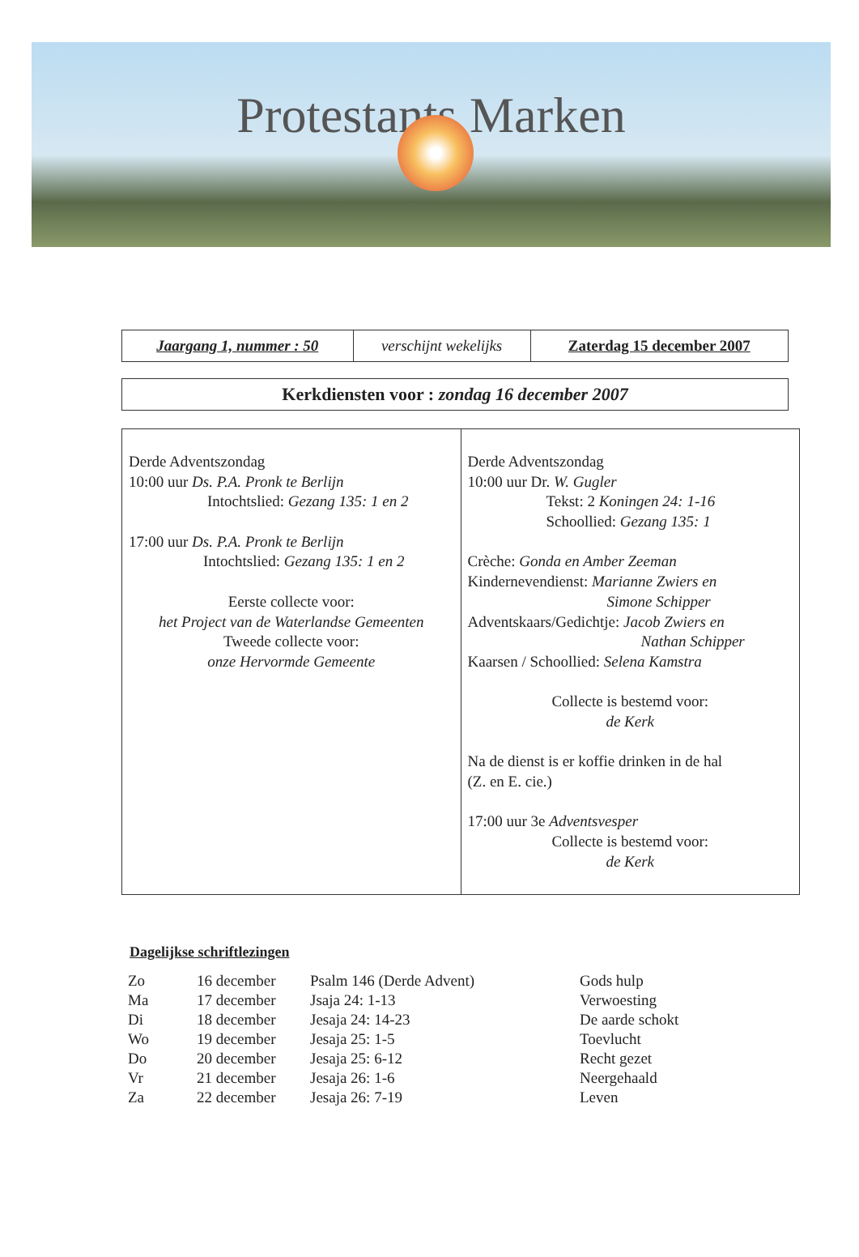Protestants Marken
| Jaargang 1, nummer : 50 | verschijnt wekelijks | Zaterdag 15 december 2007 |
Kerkdiensten voor : zondag 16 december 2007
| Derde Adventszondag 10:00 uur Ds. P.A. Pronk te Berlijn Intochtslied: Gezang 135: 1 en 2 17:00 uur Ds. P.A. Pronk te Berlijn Intochtslied: Gezang 135: 1 en 2 Eerste collecte voor: het Project van de Waterlandse Gemeenten Tweede collecte voor: onze Hervormde Gemeente | Derde Adventszondag 10:00 uur Dr. W. Gugler Tekst: 2 Koningen 24: 1-16 Schoollied: Gezang 135: 1 Crèche: Gonda en Amber Zeeman Kindernevendienst: Marianne Zwiers en Simone Schipper Adventskaars/Gedichtje: Jacob Zwiers en Nathan Schipper Kaarsen / Schoollied: Selena Kamstra Collecte is bestemd voor: de Kerk Na de dienst is er koffie drinken in de hal (Z. en E. cie.) 17:00 uur 3e Adventsvesper Collecte is bestemd voor: de Kerk |
Dagelijkse schriftlezingen
| Zo | 16 december | Psalm 146 (Derde Advent) | Gods hulp |
| Ma | 17 december | Jsaja 24: 1-13 | Verwoesting |
| Di | 18 december | Jesaja 24: 14-23 | De aarde schokt |
| Wo | 19 december | Jesaja 25: 1-5 | Toevlucht |
| Do | 20 december | Jesaja 25: 6-12 | Recht gezet |
| Vr | 21 december | Jesaja 26: 1-6 | Neergehaald |
| Za | 22 december | Jesaja 26: 7-19 | Leven |